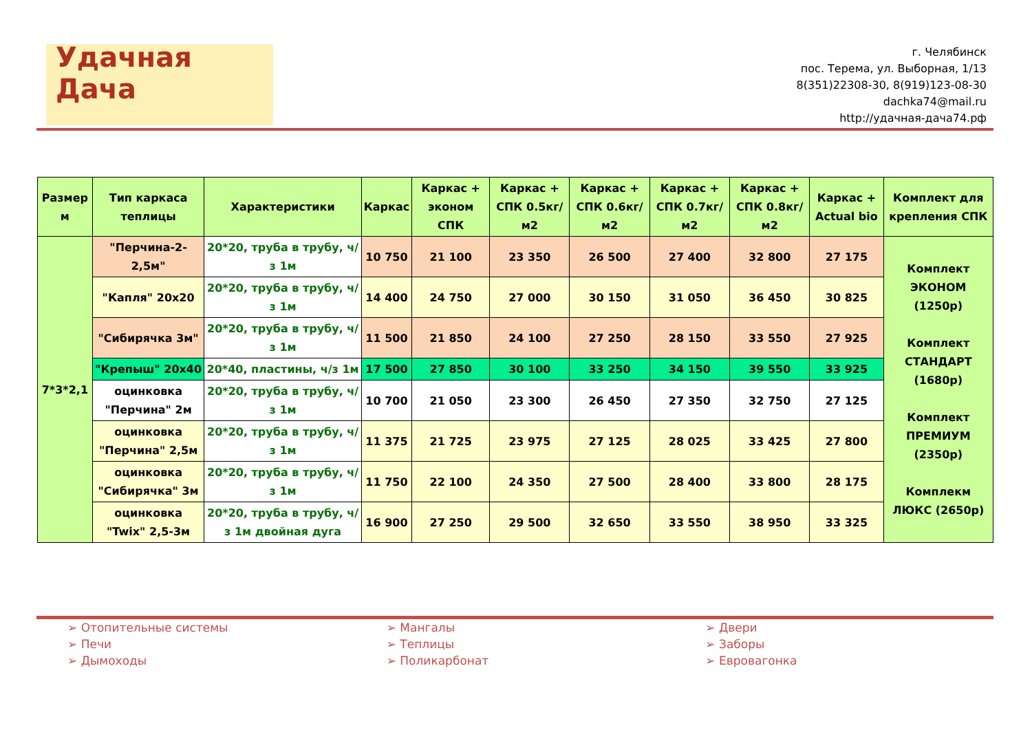Удачная Дача
г. Челябинск
пос. Терема, ул. Выборная, 1/13
8(351)22308-30, 8(919)123-08-30
dachka74@mail.ru
http://удачная-дача74.рф
| Размер м | Тип каркаса теплицы | Характеристики | Каркас | Каркас + эконом СПК | Каркас + СПК 0.5кг/м2 | Каркас + СПК 0.6кг/м2 | Каркас + СПК 0.7кг/м2 | Каркас + СПК 0.8кг/м2 | Каркас + Actual bio | Комплект для крепления СПК |
| --- | --- | --- | --- | --- | --- | --- | --- | --- | --- | --- |
| 7*3*2,1 | "Перчина-2-2,5м" | 20*20, труба в трубу, ч/з 1м | 10 750 | 21 100 | 23 350 | 26 500 | 27 400 | 32 800 | 27 175 | Комплект ЭКОНОМ (1250р) Комплект СТАНДАРТ (1680р) Комплект ПРЕМИУМ (2350р) Комплекм ЛЮКС (2650р) |
| | "Капля" 20х20 | 20*20, труба в трубу, ч/з 1м | 14 400 | 24 750 | 27 000 | 30 150 | 31 050 | 36 450 | 30 825 | |
| | "Сибирячка 3м" | 20*20, труба в трубу, ч/з 1м | 11 500 | 21 850 | 24 100 | 27 250 | 28 150 | 33 550 | 27 925 | |
| | "Крепыш" 20х40 | 20*40, пластины, ч/з 1м | 17 500 | 27 850 | 30 100 | 33 250 | 34 150 | 39 550 | 33 925 | |
| | оцинковка "Перчина" 2м | 20*20, труба в трубу, ч/з 1м | 10 700 | 21 050 | 23 300 | 26 450 | 27 350 | 32 750 | 27 125 | |
| | оцинковка "Перчина" 2,5м | 20*20, труба в трубу, ч/з 1м | 11 375 | 21 725 | 23 975 | 27 125 | 28 025 | 33 425 | 27 800 | |
| | оцинковка "Сибирячка" 3м | 20*20, труба в трубу, ч/з 1м | 11 750 | 22 100 | 24 350 | 27 500 | 28 400 | 33 800 | 28 175 | |
| | оцинковка "Twix" 2,5-3м | 20*20, труба в трубу, ч/з 1м двойная дуга | 16 900 | 27 250 | 29 500 | 32 650 | 33 550 | 38 950 | 33 325 | |
➢ Отопительные системы
➢ Печи
➢ Дымоходы
➢ Мангалы
➢ Теплицы
➢ Поликарбонат
➢ Двери
➢ Заборы
➢ Евровагонка